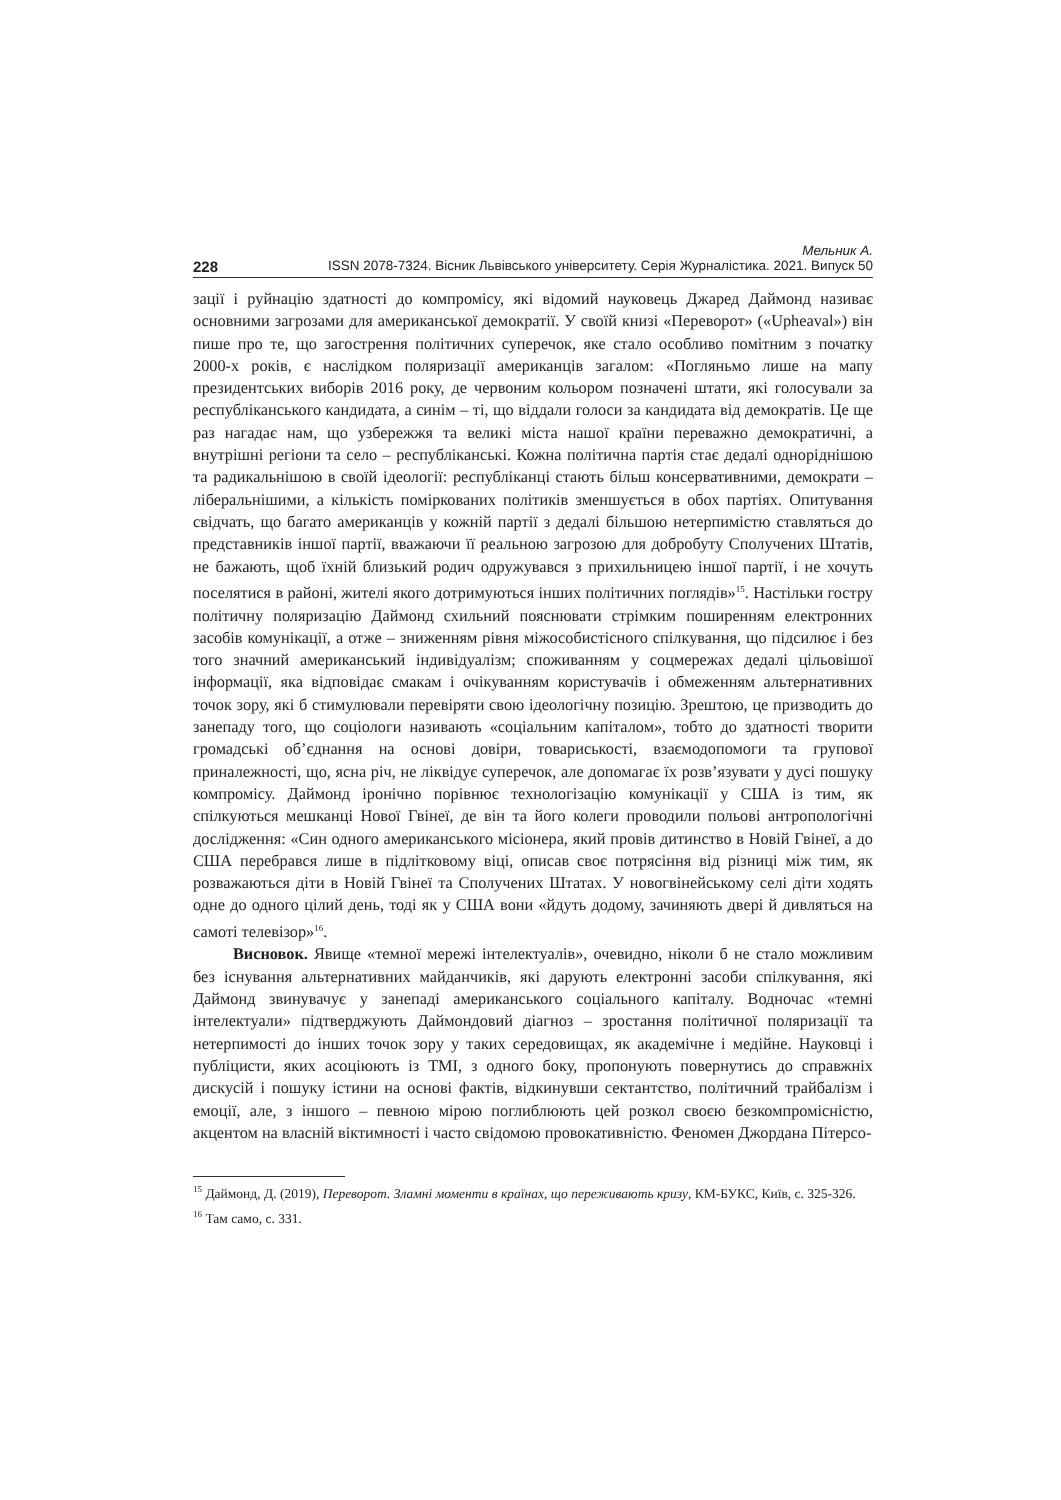Мельник А.
228 ISSN 2078-7324. Вісник Львівського університету. Серія Журналістика. 2021. Випуск 50
зації і руйнацію здатності до компромісу, які відомий науковець Джаред Даймонд називає основними загрозами для американської демократії. У своїй книзі «Переворот» («Upheaval») він пише про те, що загострення політичних суперечок, яке стало особливо помітним з початку 2000-х років, є наслідком поляризації американців загалом: «Погляньмо лише на мапу президентських виборів 2016 року, де червоним кольором позначені штати, які голосували за республіканського кандидата, а синім – ті, що віддали голоси за кандидата від демократів. Це ще раз нагадає нам, що узбережжя та великі міста нашої країни переважно демократичні, а внутрішні регіони та село – республіканські. Кожна політична партія стає дедалі одноріднішою та радикальнішою в своїй ідеології: республіканці стають більш консервативними, демократи – ліберальнішими, а кількість поміркованих політиків зменшується в обох партіях. Опитування свідчать, що багато американців у кожній партії з дедалі більшою нетерпимістю ставляться до представників іншої партії, вважаючи її реальною загрозою для добробуту Сполучених Штатів, не бажають, щоб їхній близький родич одружувався з прихильницею іншої партії, і не хочуть поселятися в районі, жителі якого дотримуються інших політичних поглядів»<sup>15</sup>. Настільки гостру політичну поляризацію Даймонд схильний пояснювати стрімким поширенням електронних засобів комунікації, а отже – зниженням рівня міжособистісного спілкування, що підсилює і без того значний американський індивідуалізм; споживанням у соцмережах дедалі цільовішої інформації, яка відповідає смакам і очікуванням користувачів і обмеженням альтернативних точок зору, які б стимулювали перевіряти свою ідеологічну позицію. Зрештою, це призводить до занепаду того, що соціологи називають «соціальним капіталом», тобто до здатності творити громадські об’єднання на основі довіри, товариськості, взаємодопомоги та групової приналежності, що, ясна річ, не ліквідує суперечок, але допомагає їх розв’язувати у дусі пошуку компромісу. Даймонд іронічно порівнює технологізацію комунікації у США із тим, як спілкуються мешканці Нової Гвінеї, де він та його колеги проводили польові антропологічні дослідження: «Син одного американського місіонера, який провів дитинство в Новій Гвінеї, а до США перебрався лише в підлітковому віці, описав своє потрясіння від різниці між тим, як розважаються діти в Новій Гвінеї та Сполучених Штатах. У новогвінейському селі діти ходять одне до одного цілий день, тоді як у США вони «йдуть додому, зачиняють двері й дивляться на самоті телевізор»<sup>16</sup>.
Висновок. Явище «темної мережі інтелектуалів», очевидно, ніколи б не стало можливим без існування альтернативних майданчиків, які дарують електронні засоби спілкування, які Даймонд звинувачує у занепаді американського соціального капіталу. Водночас «темні інтелектуали» підтверджують Даймондовий діагноз – зростання політичної поляризації та нетерпимості до інших точок зору у таких середовищах, як академічне і медійне. Науковці і публіцисти, яких асоціюють із ТМІ, з одного боку, пропонують повернутись до справжніх дискусій і пошуку істини на основі фактів, відкинувши сектантство, політичний трайбалізм і емоції, але, з іншого – певною мірою поглиблюють цей розкол своєю безкомпромісністю, акцентом на власній віктимності і часто свідомою провокативністю. Феномен Джордана Пітерсо-
<sup>15</sup> Даймонд, Д. (2019), Переворот. Зламні моменти в країнах, що переживають кризу, КМ-БУКС, Київ, с. 325-326.
<sup>16</sup> Там само, с. 331.